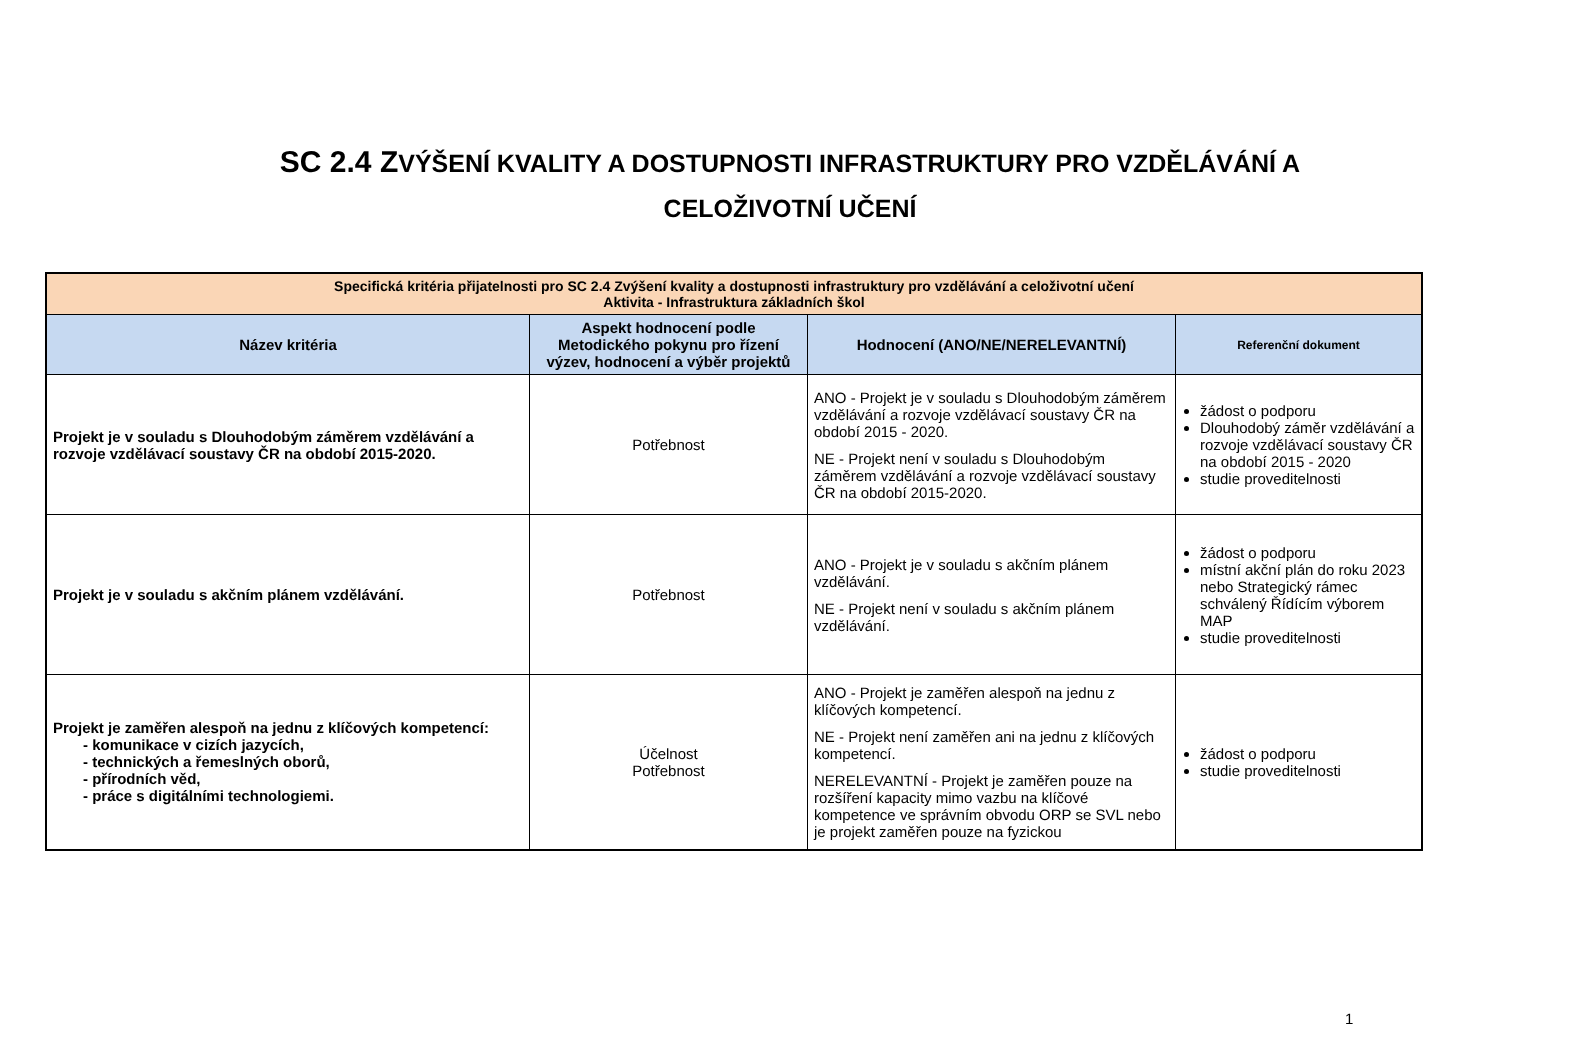SC 2.4 ZVÝŠENÍ KVALITY A DOSTUPNOSTI INFRASTRUKTURY PRO VZDĚLÁVÁNÍ A
CELOŽIVOTNÍ UČENÍ
| Specifická kritéria přijatelnosti pro SC 2.4 Zvýšení kvality a dostupnosti infrastruktury pro vzdělávání a celoživotní učení Aktivita - Infrastruktura základních škol | | | |
| Název kritéria | Aspekt hodnocení podle Metodického pokynu pro řízení výzev, hodnocení a výběr projektů | Hodnocení (ANO/NE/NERELEVANTNÍ) | Referenční dokument |
| Projekt je v souladu s Dlouhodobým záměrem vzdělávání a rozvoje vzdělávací soustavy ČR na období 2015-2020. | Potřebnost | ANO - Projekt je v souladu s Dlouhodobým záměrem vzdělávání a rozvoje vzdělávací soustavy ČR na období 2015 - 2020. NE - Projekt není v souladu s Dlouhodobým záměrem vzdělávání a rozvoje vzdělávací soustavy ČR na období 2015-2020. | žádost o podporu Dlouhodobý záměr vzdělávání a rozvoje vzdělávací soustavy ČR na období 2015 - 2020 studie proveditelnosti |
| Projekt je v souladu s akčním plánem vzdělávání. | Potřebnost | ANO - Projekt je v souladu s akčním plánem vzdělávání. NE - Projekt není v souladu s akčním plánem vzdělávání. | žádost o podporu místní akční plán do roku 2023 nebo Strategický rámec schválený Řídícím výborem MAP studie proveditelnosti |
| Projekt je zaměřen alespoň na jednu z klíčových kompetencí: - komunikace v cizích jazycích, - technických a řemeslných oborů, - přírodních věd, - práce s digitálními technologiemi. | Účelnost Potřebnost | ANO - Projekt je zaměřen alespoň na jednu z klíčových kompetencí. NE - Projekt není zaměřen ani na jednu z klíčových kompetencí. NERELEVANTNÍ - Projekt je zaměřen pouze na rozšíření kapacity mimo vazbu na klíčové kompetence ve správním obvodu ORP se SVL nebo je projekt zaměřen pouze na fyzickou | žádost o podporu studie proveditelnosti |
1